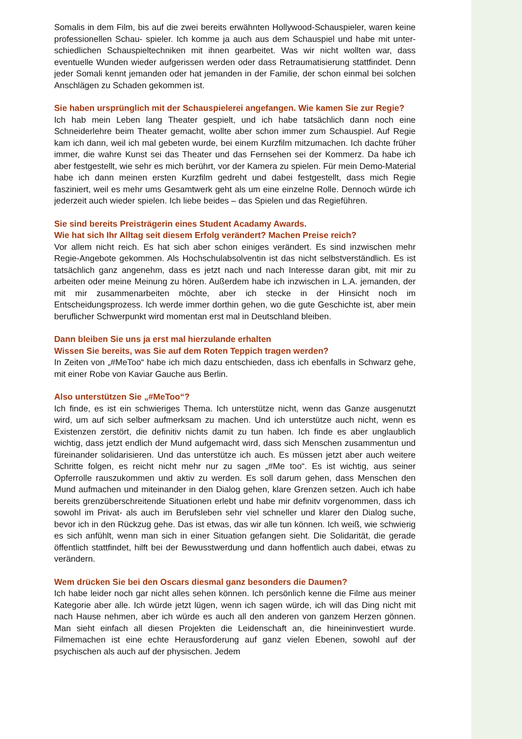Somalis in dem Film, bis auf die zwei bereits erwähnten Hollywood-Schauspieler, waren keine professionellen Schau- spieler. Ich komme ja auch aus dem Schauspiel und habe mit unter- schiedlichen Schauspieltechniken mit ihnen gearbeitet. Was wir nicht wollten war, dass eventuelle Wunden wieder aufgerissen werden oder dass Retraumatisierung stattfindet. Denn jeder Somali kennt jemanden oder hat jemanden in der Familie, der schon einmal bei solchen Anschlägen zu Schaden gekommen ist.
Sie haben ursprünglich mit der Schauspielerei angefangen. Wie kamen Sie zur Regie?
Ich hab mein Leben lang Theater gespielt, und ich habe tatsächlich dann noch eine Schneiderlehre beim Theater gemacht, wollte aber schon immer zum Schauspiel. Auf Regie kam ich dann, weil ich mal gebeten wurde, bei einem Kurzfilm mitzumachen. Ich dachte früher immer, die wahre Kunst sei das Theater und das Fernsehen sei der Kommerz. Da habe ich aber festgestellt, wie sehr es mich berührt, vor der Kamera zu spielen. Für mein Demo-Material habe ich dann meinen ersten Kurzfilm gedreht und dabei festgestellt, dass mich Regie fasziniert, weil es mehr ums Gesamtwerk geht als um eine einzelne Rolle. Dennoch würde ich jederzeit auch wieder spielen. Ich liebe beides – das Spielen und das Regieführen.
Sie sind bereits Preisträgerin eines Student Acadamy Awards.
Wie hat sich Ihr Alltag seit diesem Erfolg verändert? Machen Preise reich?
Vor allem nicht reich. Es hat sich aber schon einiges verändert. Es sind inzwischen mehr Regie-Angebote gekommen. Als Hochschulabsolventin ist das nicht selbstverständlich. Es ist tatsächlich ganz angenehm, dass es jetzt nach und nach Interesse daran gibt, mit mir zu arbeiten oder meine Meinung zu hören. Außerdem habe ich inzwischen in L.A. jemanden, der mit mir zusammenarbeiten möchte, aber ich stecke in der Hinsicht noch im Entscheidungsprozess. Ich werde immer dorthin gehen, wo die gute Geschichte ist, aber mein beruflicher Schwerpunkt wird momentan erst mal in Deutschland bleiben.
Dann bleiben Sie uns ja erst mal hierzulande erhalten
Wissen Sie bereits, was Sie auf dem Roten Teppich tragen werden?
In Zeiten von „#MeToo“ habe ich mich dazu entschieden, dass ich ebenfalls in Schwarz gehe, mit einer Robe von Kaviar Gauche aus Berlin.
Also unterstützen Sie „#MeToo“?
Ich finde, es ist ein schwieriges Thema. Ich unterstütze nicht, wenn das Ganze ausgenutzt wird, um auf sich selber aufmerksam zu machen. Und ich unterstütze auch nicht, wenn es Existenzen zerstört, die definitiv nichts damit zu tun haben. Ich finde es aber unglaublich wichtig, dass jetzt endlich der Mund aufgemacht wird, dass sich Menschen zusammentun und füreinander solidarisieren. Und das unterstütze ich auch. Es müssen jetzt aber auch weitere Schritte folgen, es reicht nicht mehr nur zu sagen „#Me too“. Es ist wichtig, aus seiner Opferrolle rauszukommen und aktiv zu werden. Es soll darum gehen, dass Menschen den Mund aufmachen und miteinander in den Dialog gehen, klare Grenzen setzen. Auch ich habe bereits grenzüberschreitende Situationen erlebt und habe mir definitv vorgenommen, dass ich sowohl im Privat- als auch im Berufsleben sehr viel schneller und klarer den Dialog suche, bevor ich in den Rückzug gehe. Das ist etwas, das wir alle tun können. Ich weiß, wie schwierig es sich anfühlt, wenn man sich in einer Situation gefangen sieht. Die Solidarität, die gerade öffentlich stattfindet, hilft bei der Bewusstwerdung und dann hoffentlich auch dabei, etwas zu verändern.
Wem drücken Sie bei den Oscars diesmal ganz besonders die Daumen?
Ich habe leider noch gar nicht alles sehen können. Ich persönlich kenne die Filme aus meiner Kategorie aber alle. Ich würde jetzt lügen, wenn ich sagen würde, ich will das Ding nicht mit nach Hause nehmen, aber ich würde es auch all den anderen von ganzem Herzen gönnen. Man sieht einfach all diesen Projekten die Leidenschaft an, die hineininvestiert wurde. Filmemachen ist eine echte Herausforderung auf ganz vielen Ebenen, sowohl auf der psychischen als auch auf der physischen. Jedem